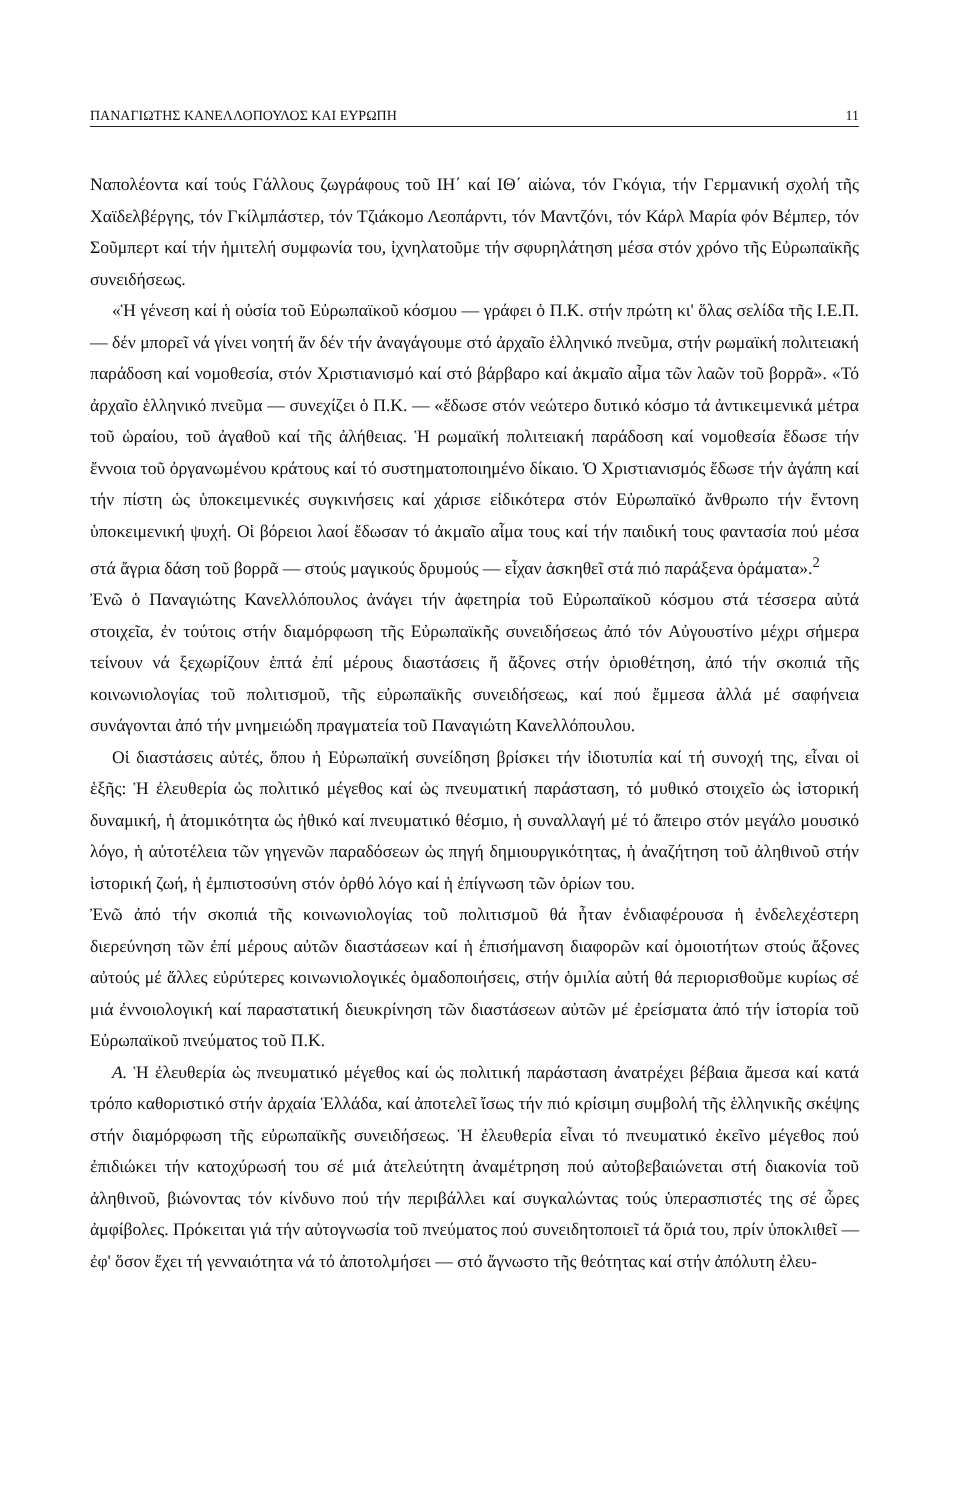ΠΑΝΑΓΙΩΤΗΣ ΚΑΝΕΛΛΟΠΟΥΛΟΣ ΚΑΙ ΕΥΡΩΠΗ 11
Ναπολέοντα καί τούς Γάλλους ζωγράφους τοῦ ΙΗ΄ καί ΙΘ΄ αἰώνα, τόν Γκόγια, τήν Γερμανική σχολή τῆς Χαϊδελβέργης, τόν Γκίλμπάστερ, τόν Τζιάκομο Λεοπάρντι, τόν Μαντζόνι, τόν Κάρλ Μαρία φόν Βέμπερ, τόν Σοῦμπερτ καί τήν ἡμιτελή συμφωνία του, ἰχνηλατοῦμε τήν σφυρηλάτηση μέσα στόν χρόνο τῆς Εὐρωπαϊκῆς συνειδήσεως.
«Ἡ γένεση καί ἡ οὐσία τοῦ Εὐρωπαϊκοῦ κόσμου — γράφει ὁ Π.Κ. στήν πρώτη κι' ὅλας σελίδα τῆς Ι.Ε.Π. — δέν μπορεῖ νά γίνει νοητή ἄν δέν τήν ἀναγάγουμε στό ἀρχαῖο ἑλληνικό πνεῦμα, στήν ρωμαϊκή πολιτειακή παράδοση καί νομοθεσία, στόν Χριστιανισμό καί στό βάρβαρο καί ἀκμαῖο αἷμα τῶν λαῶν τοῦ βορρᾶ». «Τό ἀρχαῖο ἑλληνικό πνεῦμα — συνεχίζει ὁ Π.Κ. — «ἔδωσε στόν νεώτερο δυτικό κόσμο τά ἀντικειμενικά μέτρα τοῦ ὡραίου, τοῦ ἀγαθοῦ καί τῆς ἀλήθειας. Ἡ ρωμαϊκή πολιτειακή παράδοση καί νομοθεσία ἔδωσε τήν ἔννοια τοῦ ὀργανωμένου κράτους καί τό συστηματοποιημένο δίκαιο. Ὁ Χριστιανισμός ἔδωσε τήν ἀγάπη καί τήν πίστη ὡς ὑποκειμενικές συγκινήσεις καί χάρισε εἰδικότερα στόν Εὐρωπαϊκό ἄνθρωπο τήν ἔντονη ὑποκειμενική ψυχή. Οἱ βόρειοι λαοί ἔδωσαν τό ἀκμαῖο αἷμα τους καί τήν παιδική τους φαντασία πού μέσα στά ἄγρια δάση τοῦ βορρᾶ — στούς μαγικούς δρυμούς — εἶχαν ἀσκηθεῖ στά πιό παράξενα ὁράματα».<sup>2</sup>
Ἐνῶ ὁ Παναγιώτης Κανελλόπουλος ἀνάγει τήν ἀφετηρία τοῦ Εὐρωπαϊκοῦ κόσμου στά τέσσερα αὐτά στοιχεῖα, ἐν τούτοις στήν διαμόρφωση τῆς Εὐρωπαϊκῆς συνειδήσεως ἀπό τόν Αὐγουστίνο μέχρι σήμερα τείνουν νά ξεχωρίζουν ἑπτά ἐπί μέρους διαστάσεις ἤ ἄξονες στήν ὁριοθέτηση, ἀπό τήν σκοπιά τῆς κοινωνιολογίας τοῦ πολιτισμοῦ, τῆς εὐρωπαϊκῆς συνειδήσεως, καί πού ἔμμεσα ἀλλά μέ σαφήνεια συνάγονται ἀπό τήν μνημειώδη πραγματεία τοῦ Παναγιώτη Κανελλόπουλου.
Οἱ διαστάσεις αὐτές, ὅπου ἡ Εὐρωπαϊκή συνείδηση βρίσκει τήν ἰδιοτυπία καί τή συνοχή της, εἶναι οἱ ἑξῆς: Ἡ ἐλευθερία ὡς πολιτικό μέγεθος καί ὡς πνευματική παράσταση, τό μυθικό στοιχεῖο ὡς ἱστορική δυναμική, ἡ ἀτομικότητα ὡς ἠθικό καί πνευματικό θέσμιο, ἡ συναλλαγή μέ τό ἄπειρο στόν μεγάλο μουσικό λόγο, ἡ αὐτοτέλεια τῶν γηγενῶν παραδόσεων ὡς πηγή δημιουργικότητας, ἡ ἀναζήτηση τοῦ ἀληθινοῦ στήν ἱστορική ζωή, ἡ ἐμπιστοσύνη στόν ὀρθό λόγο καί ἡ ἐπίγνωση τῶν ὁρίων του.
Ἐνῶ ἀπό τήν σκοπιά τῆς κοινωνιολογίας τοῦ πολιτισμοῦ θά ἦταν ἐνδιαφέρουσα ἡ ἐνδελεχέστερη διερεύνηση τῶν ἐπί μέρους αὐτῶν διαστάσεων καί ἡ ἐπισήμανση διαφορῶν καί ὁμοιοτήτων στούς ἄξονες αὐτούς μέ ἄλλες εὐρύτερες κοινωνιολογικές ὁμαδοποιήσεις, στήν ὁμιλία αὐτή θά περιορισθοῦμε κυρίως σέ μιά ἐννοιολογική καί παραστατική διευκρίνηση τῶν διαστάσεων αὐτῶν μέ ἐρείσματα ἀπό τήν ἱστορία τοῦ Εὐρωπαϊκοῦ πνεύματος τοῦ Π.Κ.
Α. Ἡ ἐλευθερία ὡς πνευματικό μέγεθος καί ὡς πολιτική παράσταση ἀνατρέχει βέβαια ἄμεσα καί κατά τρόπο καθοριστικό στήν ἀρχαία Ἑλλάδα, καί ἀποτελεῖ ἴσως τήν πιό κρίσιμη συμβολή τῆς ἑλληνικῆς σκέψης στήν διαμόρφωση τῆς εὐρωπαϊκῆς συνειδήσεως. Ἡ ἐλευθερία εἶναι τό πνευματικό ἐκεῖνο μέγεθος πού ἐπιδιώκει τήν κατοχύρωσή του σέ μιά ἀτελεύτητη ἀναμέτρηση πού αὐτοβεβαιώνεται στή διακονία τοῦ ἀληθινοῦ, βιώνοντας τόν κίνδυνο πού τήν περιβάλλει καί συγκαλώντας τούς ὑπερασπιστές της σέ ὧρες ἀμφίβολες. Πρόκειται γιά τήν αὐτογνωσία τοῦ πνεύματος πού συνειδητοποιεῖ τά ὅριά του, πρίν ὑποκλιθεῖ — ἐφ' ὅσον ἔχει τή γενναιότητα νά τό ἀποτολμήσει — στό ἄγνωστο τῆς θεότητας καί στήν ἀπόλυτη ἐλευ-